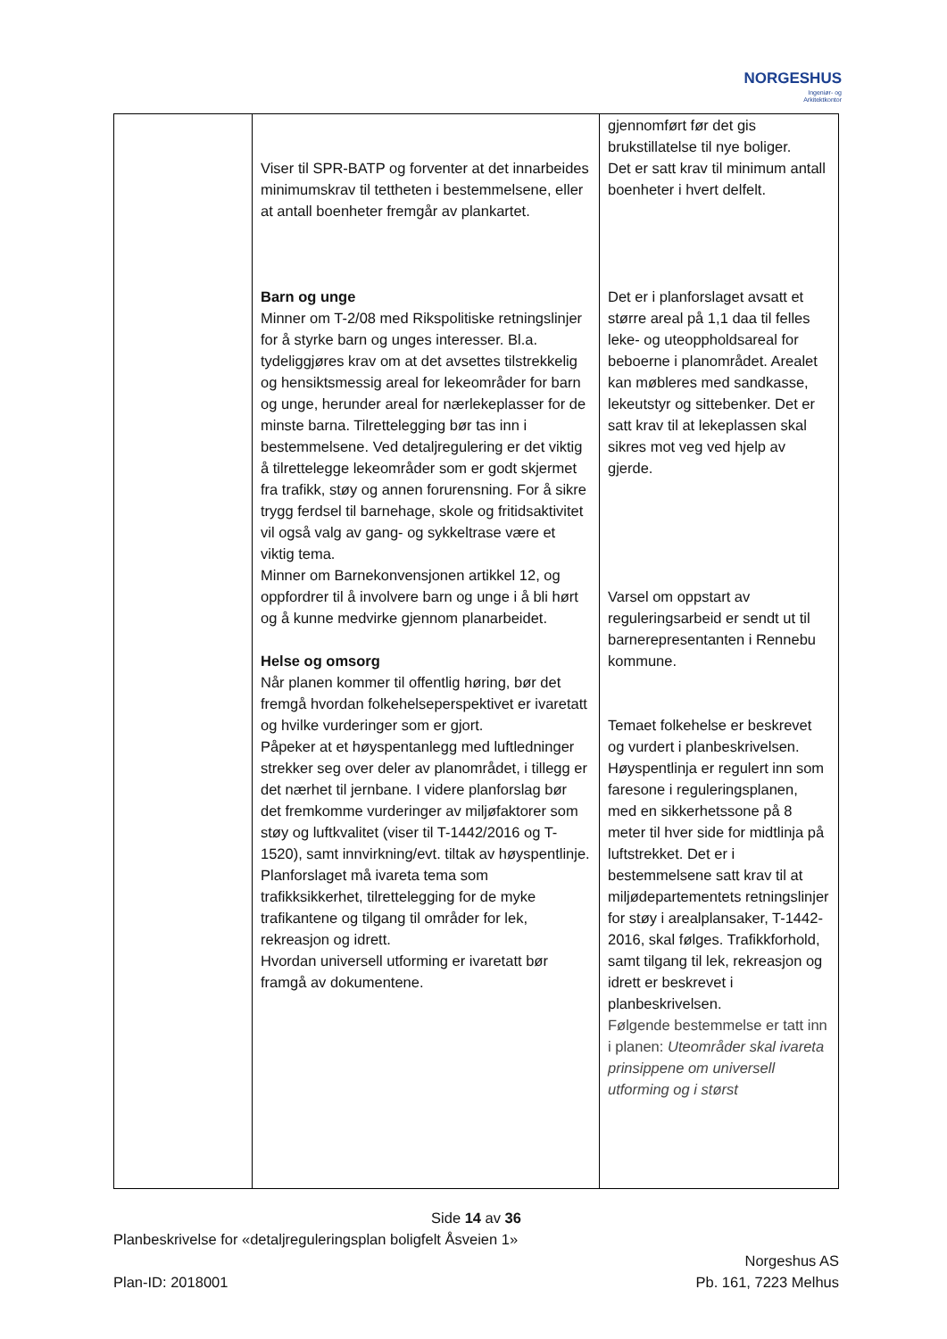NORGESHUS
Ingeniør- og
Arkitektkontor
| | Viser til SPR-BATP og forventer at det innarbeides minimumskrav til tettheten i bestemmelsene, eller at antall boenheter fremgår av plankartet. Barn og unge Minner om T-2/08 med Rikspolitiske retningslinjer for å styrke barn og unges interesser. Bl.a. tydeliggjøres krav om at det avsettes tilstrekkelig og hensiktsmessig areal for lekeområder for barn og unge, herunder areal for nærlekeplasser for de minste barna. Tilrettelegging bør tas inn i bestemmelsene. Ved detaljregulering er det viktig å tilrettelegge lekeområder som er godt skjermet fra trafikk, støy og annen forurensning. For å sikre trygg ferdsel til barnehage, skole og fritidsaktivitet vil også valg av gang- og sykkeltrase være et viktig tema. Minner om Barnekonvensjonen artikkel 12, og oppfordrer til å involvere barn og unge i å bli hørt og å kunne medvirke gjennom planarbeidet. Helse og omsorg Når planen kommer til offentlig høring, bør det fremgå hvordan folkehelseperspektivet er ivaretatt og hvilke vurderinger som er gjort. Påpeker at et høyspentanlegg med luftledninger strekker seg over deler av planområdet, i tillegg er det nærhet til jernbane. I videre planforslag bør det fremkomme vurderinger av miljøfaktorer som støy og luftkvalitet (viser til T-1442/2016 og T-1520), samt innvirkning/evt. tiltak av høyspentlinje. Planforslaget må ivareta tema som trafikksikkerhet, tilrettelegging for de myke trafikantene og tilgang til områder for lek, rekreasjon og idrett. Hvordan universell utforming er ivaretatt bør framgå av dokumentene. | gjennomført før det gis brukstillatelse til nye boliger. Det er satt krav til minimum antall boenheter i hvert delfelt. Det er i planforslaget avsatt et større areal på 1,1 daa til felles leke- og uteoppholdsareal for beboerne i planområdet. Arealet kan møbleres med sandkasse, lekeutstyr og sittebenker. Det er satt krav til at lekeplassen skal sikres mot veg ved hjelp av gjerde. Varsel om oppstart av reguleringsarbeid er sendt ut til barnerepresentanten i Rennebu kommune. Temaet folkehelse er beskrevet og vurdert i planbeskrivelsen. Høyspentlinja er regulert inn som faresone i reguleringsplanen, med en sikkerhetssone på 8 meter til hver side for midtlinja på luftstrekket. Det er i bestemmelsene satt krav til at miljødepartementets retningslinjer for støy i arealplansaker, T-1442-2016, skal følges. Trafikkforhold, samt tilgang til lek, rekreasjon og idrett er beskrevet i planbeskrivelsen. Følgende bestemmelse er tatt inn i planen: Uteområder skal ivareta prinsippene om universell utforming og i størst |
Side 14 av 36
Planbeskrivelse for «detaljreguleringsplan boligfelt Åsveien 1»
Norgeshus AS
Plan-ID: 2018001 Pb. 161, 7223 Melhus